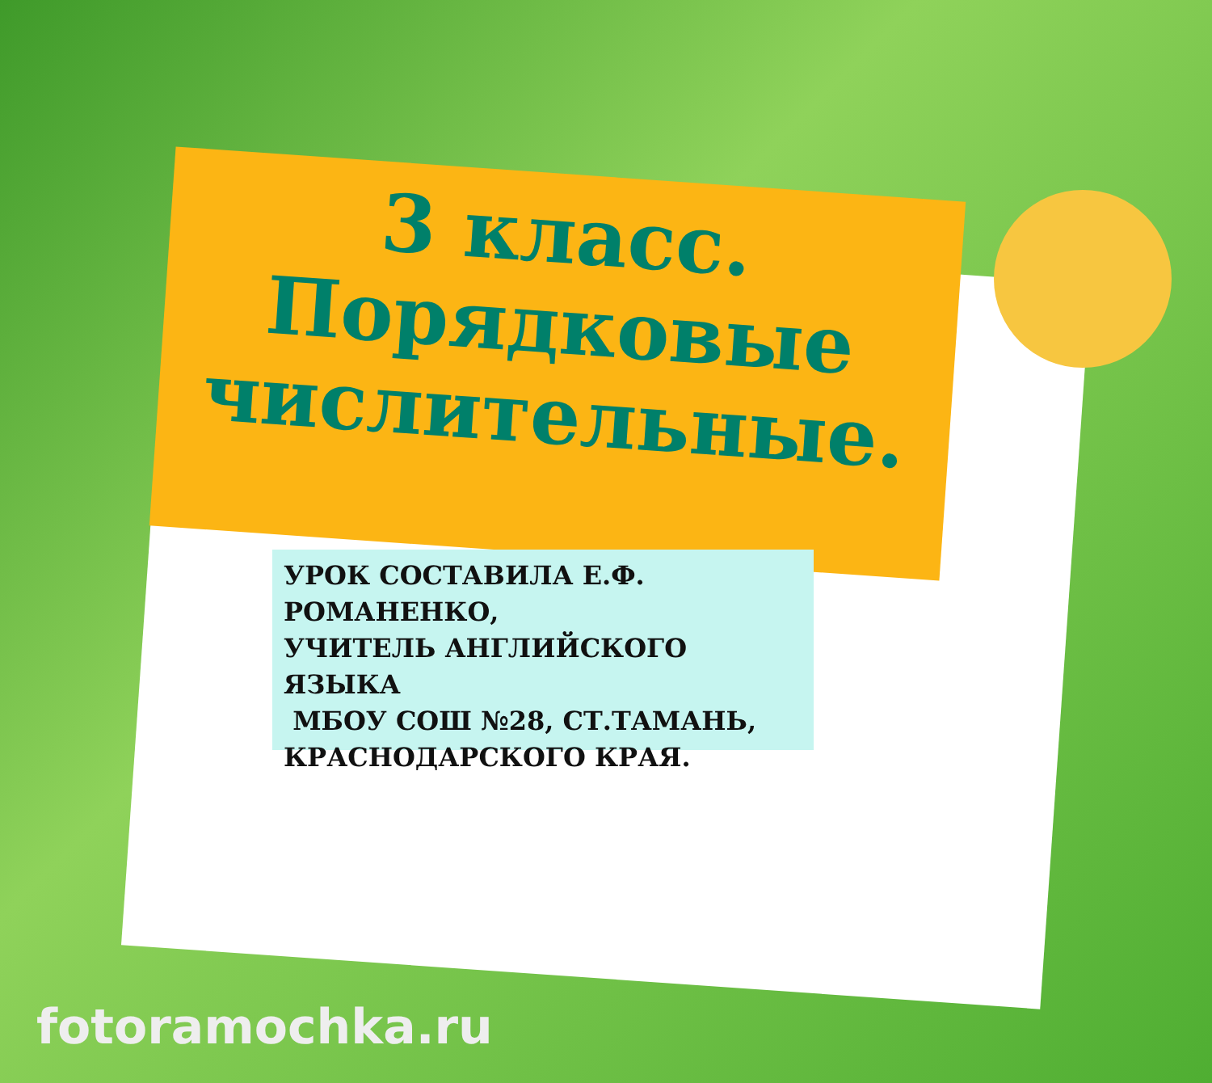3 класс.
Порядковые числительные.
УРОК СОСТАВИЛА Е.Ф. РОМАНЕНКО,
УЧИТЕЛЬ АНГЛИЙСКОГО ЯЗЫКА
МБОУ СОШ №28, СТ.ТАМАНЬ, КРАСНОДАРСКОГО КРАЯ.
fotoramochka.ru